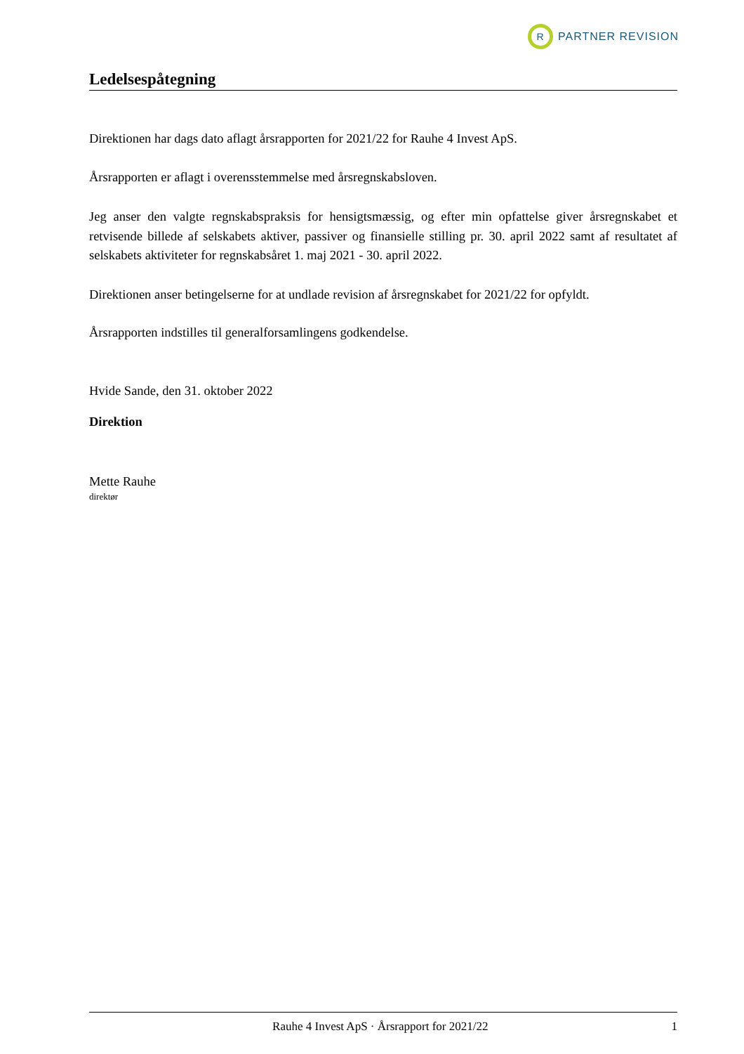R
PARTNER REVISION
Ledelsespåtegning
Direktionen har dags dato aflagt årsrapporten for 2021/22 for Rauhe 4 Invest ApS.
Årsrapporten er aflagt i overensstemmelse med årsregnskabsloven.
Jeg anser den valgte regnskabspraksis for hensigtsmæssig, og efter min opfattelse giver årsregnskabet et retvisende billede af selskabets aktiver, passiver og finansielle stilling pr. 30. april 2022 samt af resultatet af selskabets aktiviteter for regnskabsåret 1. maj 2021 - 30. april 2022.
Direktionen anser betingelserne for at undlade revision af årsregnskabet for 2021/22 for opfyldt.
Årsrapporten indstilles til generalforsamlingens godkendelse.
Hvide Sande, den 31. oktober 2022
Direktion
Mette Rauhe
direktør
Rauhe 4 Invest ApS · Årsrapport for 2021/22 1